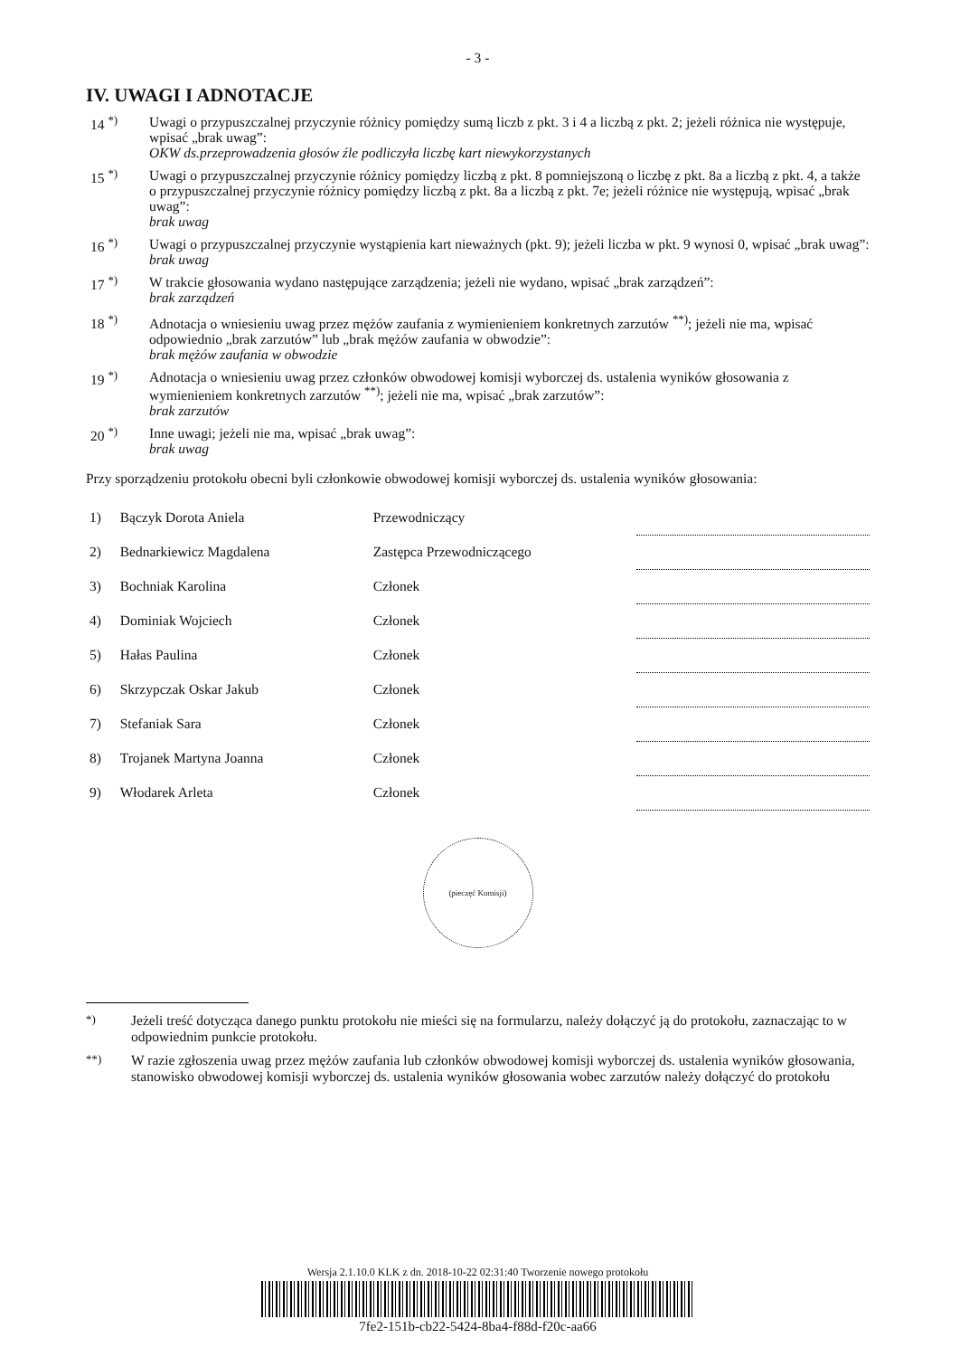- 3 -
IV. UWAGI I ADNOTACJE
14 <sup>*)</sup> Uwagi o przypuszczalnej przyczynie różnicy pomiędzy sumą liczb z pkt. 3 i 4 a liczbą z pkt. 2; jeżeli różnica nie występuje, wpisać „brak uwag”:
OKW ds.przeprowadzenia głosów źle podliczyła liczbę kart niewykorzystanych
15 <sup>*)</sup> Uwagi o przypuszczalnej przyczynie różnicy pomiędzy liczbą z pkt. 8 pomniejszoną o liczbę z pkt. 8a a liczbą z pkt. 4, a także o przypuszczalnej przyczynie różnicy pomiędzy liczbą z pkt. 8a a liczbą z pkt. 7e; jeżeli różnice nie występują, wpisać „brak uwag”:
brak uwag
16 <sup>*)</sup> Uwagi o przypuszczalnej przyczynie wystąpienia kart nieważnych (pkt. 9); jeżeli liczba w pkt. 9 wynosi 0, wpisać „brak uwag”:
brak uwag
17 <sup>*)</sup> W trakcie głosowania wydano następujące zarządzenia; jeżeli nie wydano, wpisać „brak zarządzeń”:
brak zarządzeń
18 <sup>*)</sup> Adnotacja o wniesieniu uwag przez mężów zaufania z wymienieniem konkretnych zarzutów <sup>**)</sup>; jeżeli nie ma, wpisać odpowiednio „brak zarzutów” lub „brak mężów zaufania w obwodzie”:
brak mężów zaufania w obwodzie
19 <sup>*)</sup> Adnotacja o wniesieniu uwag przez członków obwodowej komisji wyborczej ds. ustalenia wyników głosowania z wymienieniem konkretnych zarzutów <sup>**)</sup>; jeżeli nie ma, wpisać „brak zarzutów”:
brak zarzutów
20 <sup>*)</sup> Inne uwagi; jeżeli nie ma, wpisać „brak uwag”:
brak uwag
Przy sporządzeniu protokołu obecni byli członkowie obwodowej komisji wyborczej ds. ustalenia wyników głosowania:
| 1) | Bączyk Dorota Aniela | Przewodniczący | |
| 2) | Bednarkiewicz Magdalena | Zastępca Przewodniczącego | |
| 3) | Bochniak Karolina | Członek | |
| 4) | Dominiak Wojciech | Członek | |
| 5) | Hałas Paulina | Członek | |
| 6) | Skrzypczak Oskar Jakub | Członek | |
| 7) | Stefaniak Sara | Członek | |
| 8) | Trojanek Martyna Joanna | Członek | |
| 9) | Włodarek Arleta | Członek | |
(pieczęć Komisji)
<sup>*)</sup> Jeżeli treść dotycząca danego punktu protokołu nie mieści się na formularzu, należy dołączyć ją do protokołu, zaznaczając to w odpowiednim punkcie protokołu.
<sup>**)</sup> W razie zgłoszenia uwag przez mężów zaufania lub członków obwodowej komisji wyborczej ds. ustalenia wyników głosowania, stanowisko obwodowej komisji wyborczej ds. ustalenia wyników głosowania wobec zarzutów należy dołączyć do protokołu
Wersja 2.1.10.0 KLK z dn. 2018-10-22 02:31:40 Tworzenie nowego protokołu
7fe2-151b-cb22-5424-8ba4-f88d-f20c-aa66